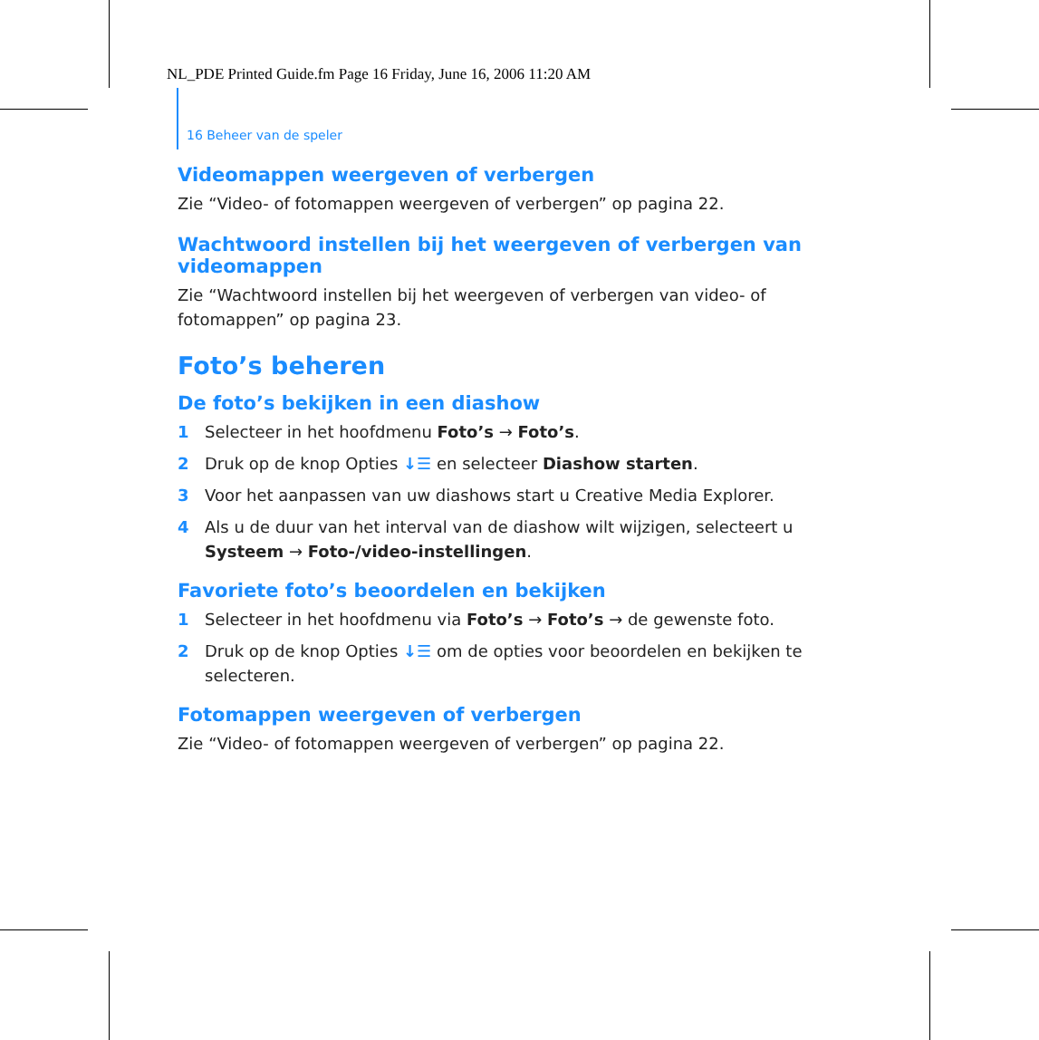NL_PDE Printed Guide.fm Page 16 Friday, June 16, 2006 11:20 AM
16 Beheer van de speler
Videomappen weergeven of verbergen
Zie “Video- of fotomappen weergeven of verbergen” op pagina 22.
Wachtwoord instellen bij het weergeven of verbergen van videomappen
Zie “Wachtwoord instellen bij het weergeven of verbergen van video- of fotomappen” op pagina 23.
Foto’s beheren
De foto’s bekijken in een diashow
1 Selecteer in het hoofdmenu Foto’s → Foto’s.
2 Druk op de knop Opties ↓☰ en selecteer Diashow starten.
3 Voor het aanpassen van uw diashows start u Creative Media Explorer.
4 Als u de duur van het interval van de diashow wilt wijzigen, selecteert u Systeem → Foto-/video-instellingen.
Favoriete foto’s beoordelen en bekijken
1 Selecteer in het hoofdmenu via Foto’s → Foto’s → de gewenste foto.
2 Druk op de knop Opties ↓☰ om de opties voor beoordelen en bekijken te selecteren.
Fotomappen weergeven of verbergen
Zie “Video- of fotomappen weergeven of verbergen” op pagina 22.